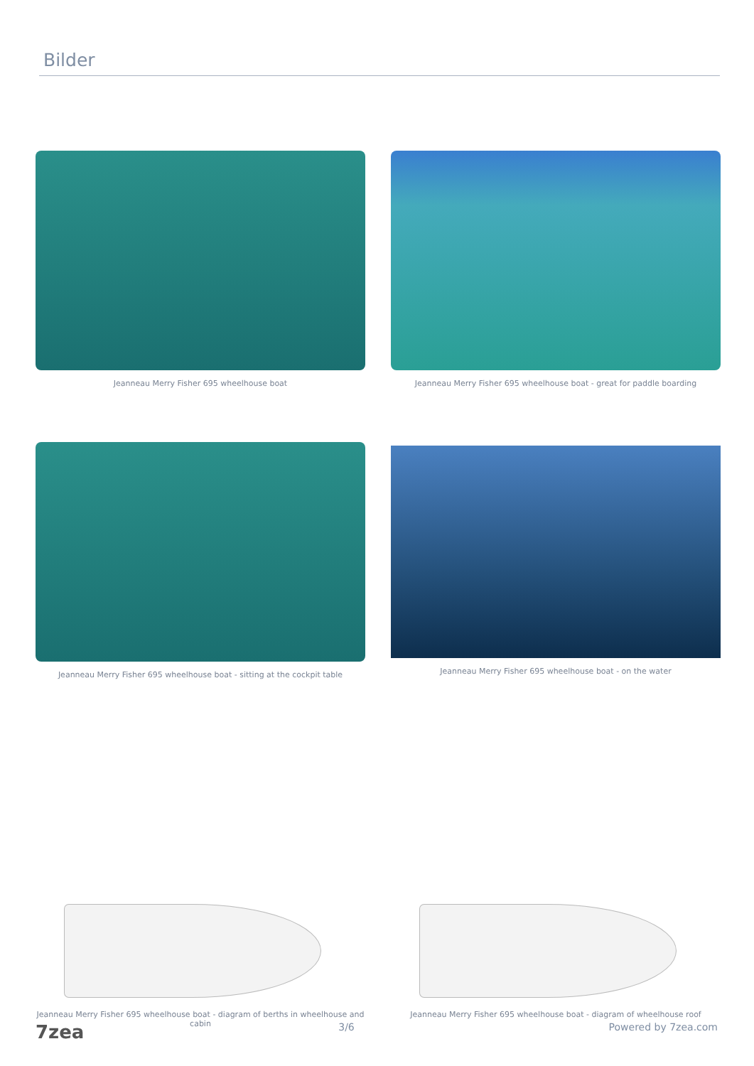Bilder
Jeanneau Merry Fisher 695 wheelhouse boat
Jeanneau Merry Fisher 695 wheelhouse boat - great for paddle boarding
Jeanneau Merry Fisher 695 wheelhouse boat - sitting at the cockpit table
Jeanneau Merry Fisher 695 wheelhouse boat - on the water
Jeanneau Merry Fisher 695 wheelhouse boat - diagram of berths in wheelhouse and cabin
Jeanneau Merry Fisher 695 wheelhouse boat - diagram of wheelhouse roof
7zea 3/6 Powered by 7zea.com